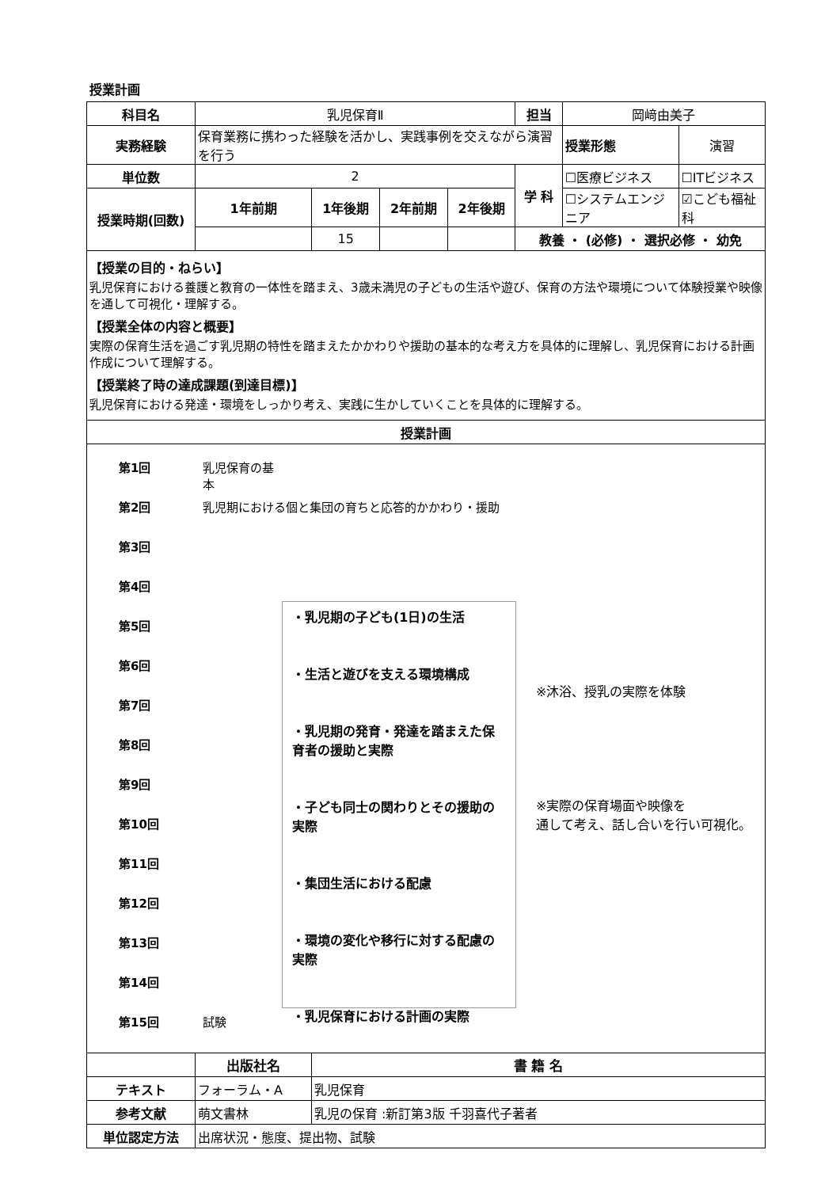授業計画
| 科目名 | 乳児保育Ⅱ | | | | 担当 | 岡﨑由美子 | |
| 実務経験 | 保育業務に携わった経験を活かし、実践事例を交えながら演習を行う | | | | | 授業形態 | 演習 |
| 単位数 | 2 | | | | 学 科 | ☐医療ビジネス | ☐ITビジネス |
| 授業時期(回数) | 1年前期 | 1年後期 | 2年前期 | 2年後期 | | ☐システムエンジニア | ☑こども福祉科 |
| | | 15 | | | 教養 ・ (必修) ・ 選択必修 ・ 幼免 | | |
| 【授業の目的・ねらい】 乳児保育における養護と教育の一体性を踏まえ、3歳未満児の子どもの生活や遊び、保育の方法や環境について体験授業や映像を通して可視化・理解する。 【授業全体の内容と概要】 実際の保育生活を過ごす乳児期の特性を踏まえたかかわりや援助の基本的な考え方を具体的に理解し、乳児保育における計画作成について理解する。 【授業終了時の達成課題(到達目標)】 乳児保育における発達・環境をしっかり考え、実践に生かしていくことを具体的に理解する。 | | | | | | | |
| 授業計画 | | | | | | | |
| 第1回 第2回 第3回 第4回 第5回 第6回 第7回 第8回 第9回 第10回 第11回 第12回 第13回 第14回 第15回 乳児保育の基本 乳児期における個と集団の育ちと応答的かかわり・援助 試験 ・乳児期の子ども(1日)の生活 ・生活と遊びを支える環境構成 ・乳児期の発育・発達を踏まえた保育者の援助と実際 ・子ども同士の関わりとその援助の実際 ・集団生活における配慮 ・環境の変化や移行に対する配慮の実際 ・乳児保育における計画の実際 ※沐浴、授乳の実際を体験 ※実際の保育場面や映像を 通して考え、話し合いを行い可視化。 | | | | | | | |
| | 出版社名 | 書 籍 名 | | | | | |
| テキスト | フォーラム・A | 乳児保育 | | | | | |
| 参考文献 | 萌文書林 | 乳児の保育 :新訂第3版 千羽喜代子著者 | | | | | |
| 単位認定方法 | 出席状況・態度、提出物、試験 | | | | | | |